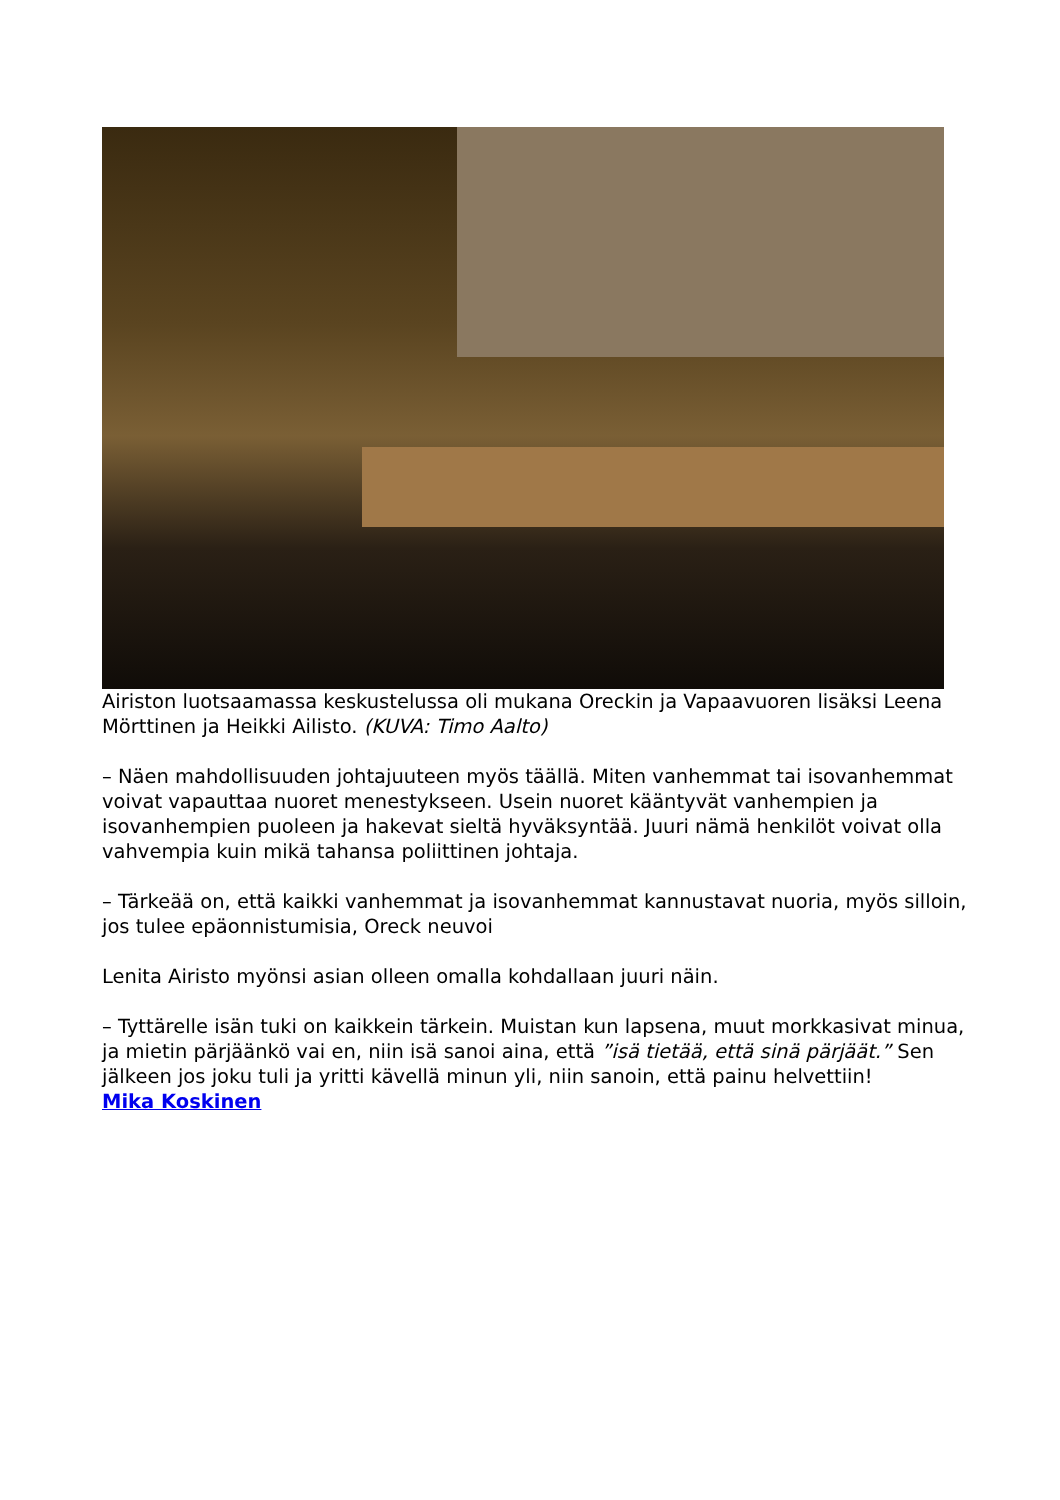Airiston luotsaamassa keskustelussa oli mukana Oreckin ja Vapaavuoren lisäksi Leena Mörttinen ja Heikki Ailisto. (KUVA: Timo Aalto)
– Näen mahdollisuuden johtajuuteen myös täällä. Miten vanhemmat tai isovanhemmat voivat vapauttaa nuoret menestykseen. Usein nuoret kääntyvät vanhempien ja isovanhempien puoleen ja hakevat sieltä hyväksyntää. Juuri nämä henkilöt voivat olla vahvempia kuin mikä tahansa poliittinen johtaja.
– Tärkeää on, että kaikki vanhemmat ja isovanhemmat kannustavat nuoria, myös silloin, jos tulee epäonnistumisia, Oreck neuvoi
Lenita Airisto myönsi asian olleen omalla kohdallaan juuri näin.
– Tyttärelle isän tuki on kaikkein tärkein. Muistan kun lapsena, muut morkkasivat minua, ja mietin pärjäänkö vai en, niin isä sanoi aina, että ”isä tietää, että sinä pärjäät.” Sen jälkeen jos joku tuli ja yritti kävellä minun yli, niin sanoin, että painu helvettiin!
Mika Koskinen